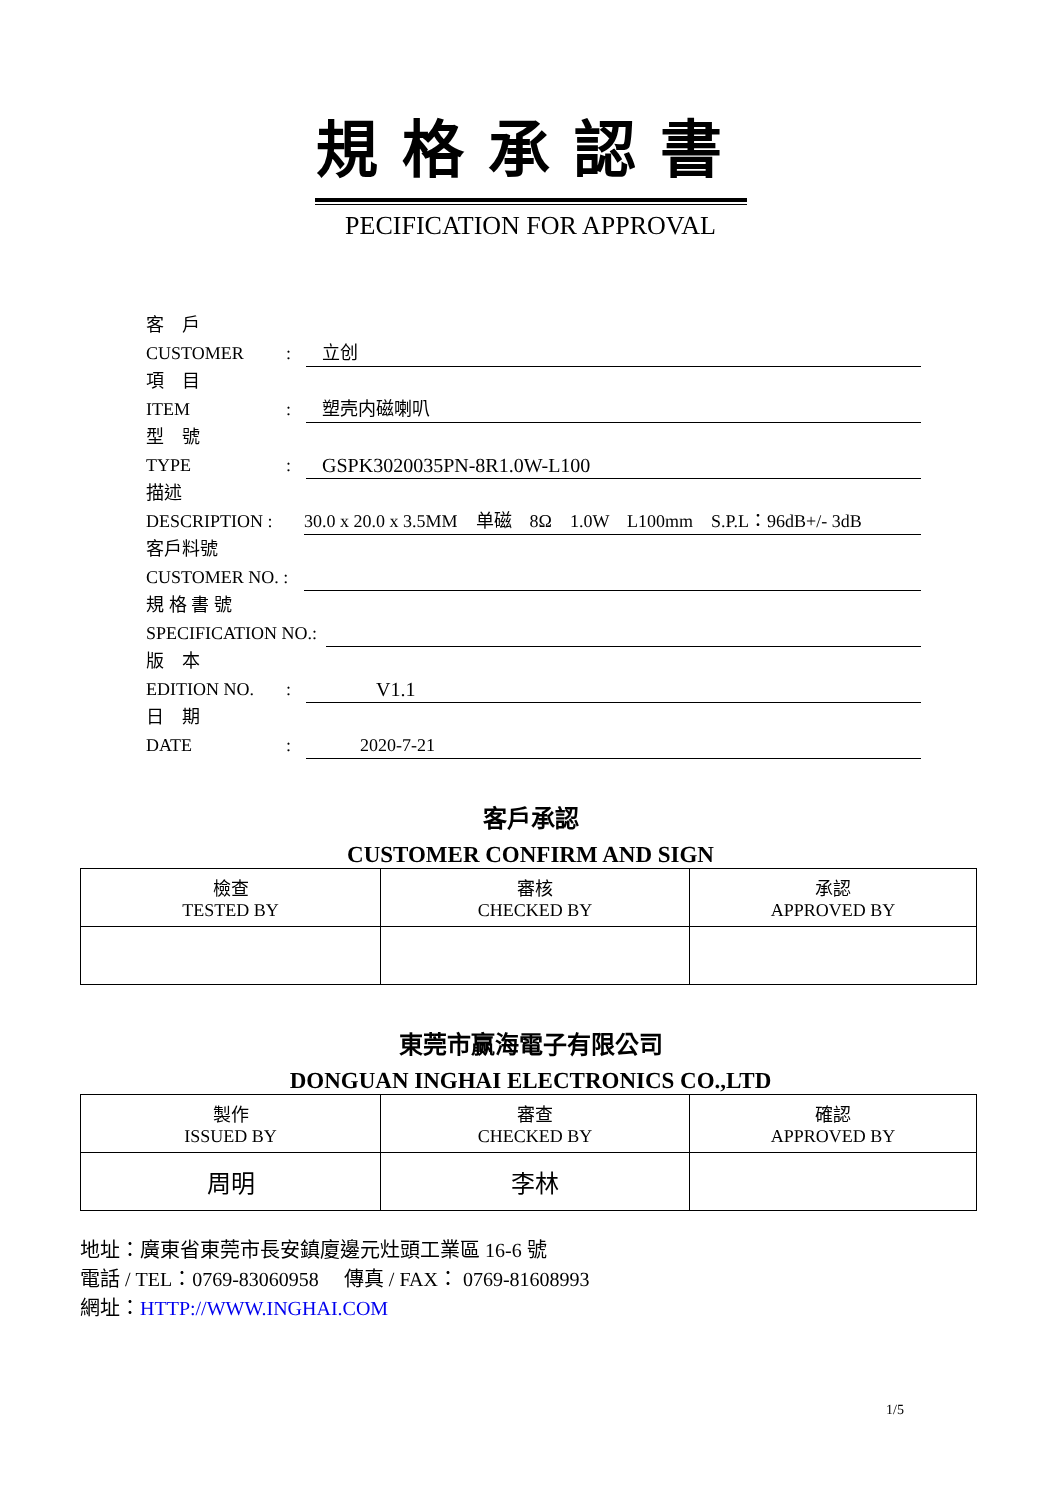規格承認書
PECIFICATION FOR APPROVAL
客　戶
CUSTOMER: 立创
項　目
ITEM: 塑壳内磁喇叭
型　號
TYPE: GSPK3020035PN-8R1.0W-L100
描述
DESCRIPTION : 30.0 x 20.0 x 3.5MM　单磁　8Ω　1.0W　L100mm　S.P.L：96dB+/- 3dB
客戶料號
CUSTOMER NO. :
規 格 書 號
SPECIFICATION NO.:
版　本
EDITION NO.: V1.1
日　期
DATE: 2020-7-21
客戶承認
CUSTOMER CONFIRM AND SIGN
| 檢查 TESTED BY | 審核 CHECKED BY | 承認 APPROVED BY |
東莞市赢海電子有限公司
DONGUAN INGHAI ELECTRONICS CO.,LTD
| 製作 ISSUED BY | 審查 CHECKED BY | 確認 APPROVED BY |
| 周明 | 李林 | |
地址：廣東省東莞市長安鎮廈邊元灶頭工業區 16-6 號
電話 / TEL：0769-83060958　 傳真 / FAX： 0769-81608993
網址：HTTP://WWW.INGHAI.COM
1/5